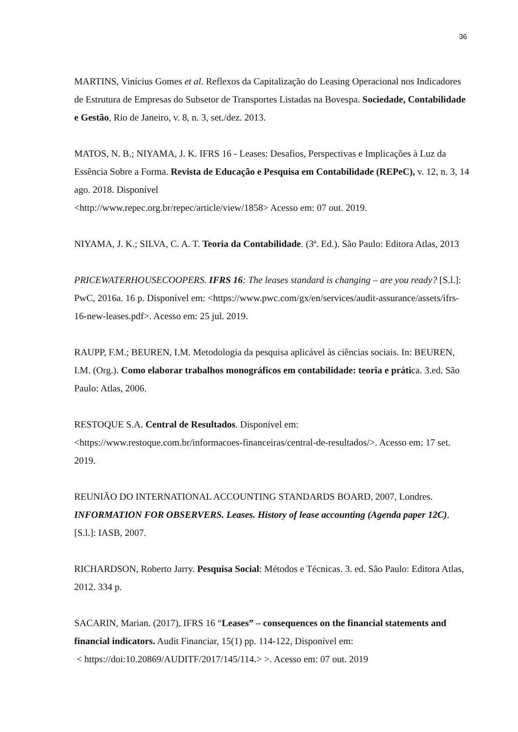36
MARTINS, Vinícius Gomes et al. Reflexos da Capitalização do Leasing Operacional nos Indicadores de Estrutura de Empresas do Subsetor de Transportes Listadas na Bovespa. Sociedade, Contabilidade e Gestão, Rio de Janeiro, v. 8, n. 3, set./dez. 2013.
MATOS, N. B.; NIYAMA, J. K. IFRS 16 - Leases: Desafios, Perspectivas e Implicações à Luz da Essência Sobre a Forma. Revista de Educação e Pesquisa em Contabilidade (REPeC), v. 12, n. 3, 14 ago. 2018. Disponível
<http://www.repec.org.br/repec/article/view/1858> Acesso em: 07 out. 2019.
NIYAMA, J. K.; SILVA, C. A. T. Teoria da Contabilidade. (3ª. Ed.). São Paulo: Editora Atlas, 2013
PRICEWATERHOUSECOOPERS. IFRS 16: The leases standard is changing – are you ready? [S.l.]: PwC, 2016a. 16 p. Disponível em: <https://www.pwc.com/gx/en/services/audit-assurance/assets/ifrs-16-new-leases.pdf>. Acesso em: 25 jul. 2019.
RAUPP, F.M.; BEUREN, I.M. Metodologia da pesquisa aplicável às ciências sociais. In: BEUREN, I.M. (Org.). Como elaborar trabalhos monográficos em contabilidade: teoria e prática. 3.ed. São Paulo: Atlas, 2006.
RESTOQUE S.A. Central de Resultados. Disponível em:
<https://www.restoque.com.br/informacoes-financeiras/central-de-resultados/>. Acesso em: 17 set. 2019.
REUNIÃO DO INTERNATIONAL ACCOUNTING STANDARDS BOARD, 2007, Londres. INFORMATION FOR OBSERVERS. Leases. History of lease accounting (Agenda paper 12C). [S.l.]: IASB, 2007.
RICHARDSON, Roberto Jarry. Pesquisa Social: Métodos e Técnicas. 3. ed. São Paulo: Editora Atlas, 2012. 334 p.
SACARIN, Marian. (2017), IFRS 16 “Leases” – consequences on the financial statements and financial indicators. Audit Financiar, 15(1) pp. 114-122, Disponível em:
< https://doi:10.20869/AUDITF/2017/145/114.> >. Acesso em: 07 out. 2019